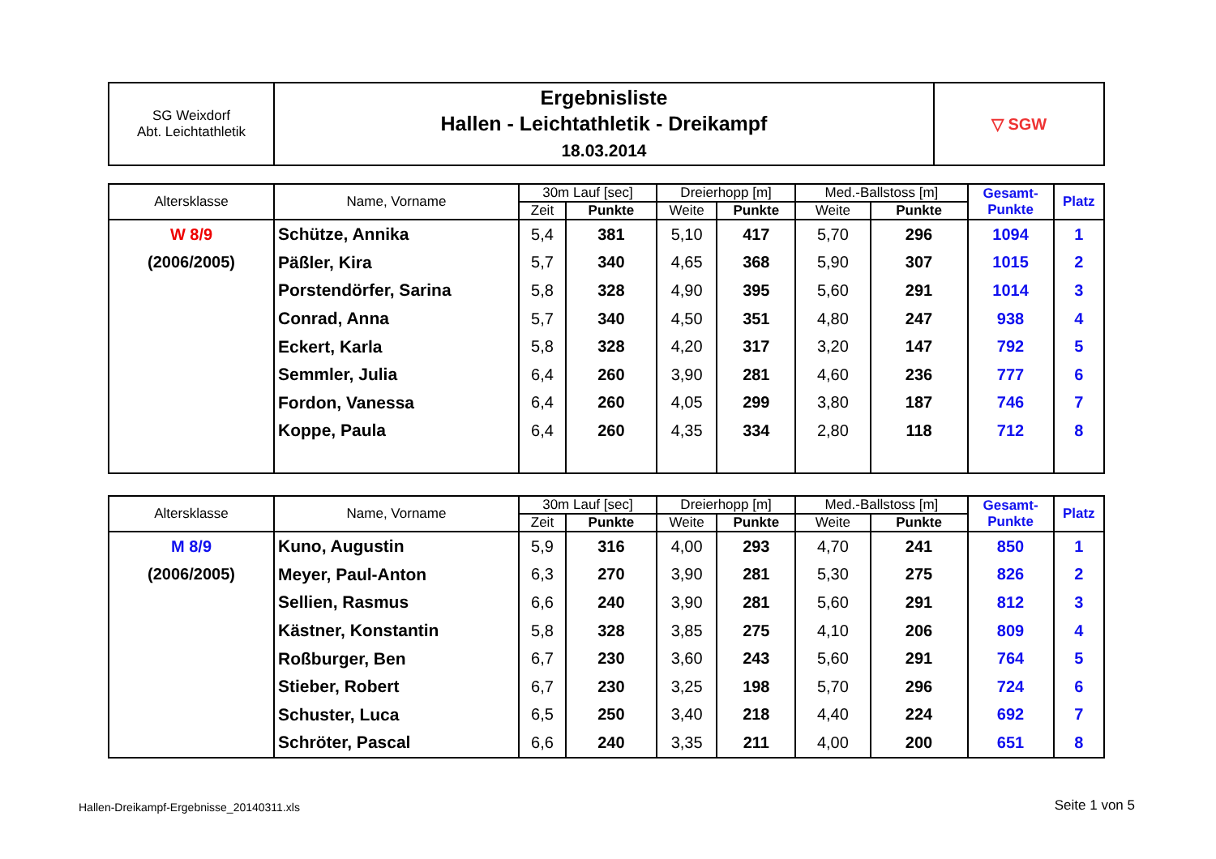| SG Weixdorf Abt. Leichtathletik | Ergebnisliste Hallen - Leichtathletik - Dreikampf 18.03.2014 | ▽ SGW |
| Altersklasse | Name, Vorname | 30m Lauf [sec] | | Dreierhopp [m] | | Med.-Ballstoss [m] | | Gesamt- Punkte | Platz |
| --- | --- | --- | --- | --- | --- | --- | --- | --- | --- |
| | | Zeit | Punkte | Weite | Punkte | Weite | Punkte | | |
| W 8/9 | Schütze, Annika | 5,4 | 381 | 5,10 | 417 | 5,70 | 296 | 1094 | 1 |
| (2006/2005) | Päßler, Kira | 5,7 | 340 | 4,65 | 368 | 5,90 | 307 | 1015 | 2 |
| | Porstendörfer, Sarina | 5,8 | 328 | 4,90 | 395 | 5,60 | 291 | 1014 | 3 |
| | Conrad, Anna | 5,7 | 340 | 4,50 | 351 | 4,80 | 247 | 938 | 4 |
| | Eckert, Karla | 5,8 | 328 | 4,20 | 317 | 3,20 | 147 | 792 | 5 |
| | Semmler, Julia | 6,4 | 260 | 3,90 | 281 | 4,60 | 236 | 777 | 6 |
| | Fordon, Vanessa | 6,4 | 260 | 4,05 | 299 | 3,80 | 187 | 746 | 7 |
| | Koppe, Paula | 6,4 | 260 | 4,35 | 334 | 2,80 | 118 | 712 | 8 |
| Altersklasse | Name, Vorname | 30m Lauf [sec] | | Dreierhopp [m] | | Med.-Ballstoss [m] | | Gesamt- Punkte | Platz |
| --- | --- | --- | --- | --- | --- | --- | --- | --- | --- |
| | | Zeit | Punkte | Weite | Punkte | Weite | Punkte | | |
| M 8/9 | Kuno, Augustin | 5,9 | 316 | 4,00 | 293 | 4,70 | 241 | 850 | 1 |
| (2006/2005) | Meyer, Paul-Anton | 6,3 | 270 | 3,90 | 281 | 5,30 | 275 | 826 | 2 |
| | Sellien, Rasmus | 6,6 | 240 | 3,90 | 281 | 5,60 | 291 | 812 | 3 |
| | Kästner, Konstantin | 5,8 | 328 | 3,85 | 275 | 4,10 | 206 | 809 | 4 |
| | Roßburger, Ben | 6,7 | 230 | 3,60 | 243 | 5,60 | 291 | 764 | 5 |
| | Stieber, Robert | 6,7 | 230 | 3,25 | 198 | 5,70 | 296 | 724 | 6 |
| | Schuster, Luca | 6,5 | 250 | 3,40 | 218 | 4,40 | 224 | 692 | 7 |
| | Schröter, Pascal | 6,6 | 240 | 3,35 | 211 | 4,00 | 200 | 651 | 8 |
Hallen-Dreikampf-Ergebnisse_20140311.xls
Seite 1 von 5